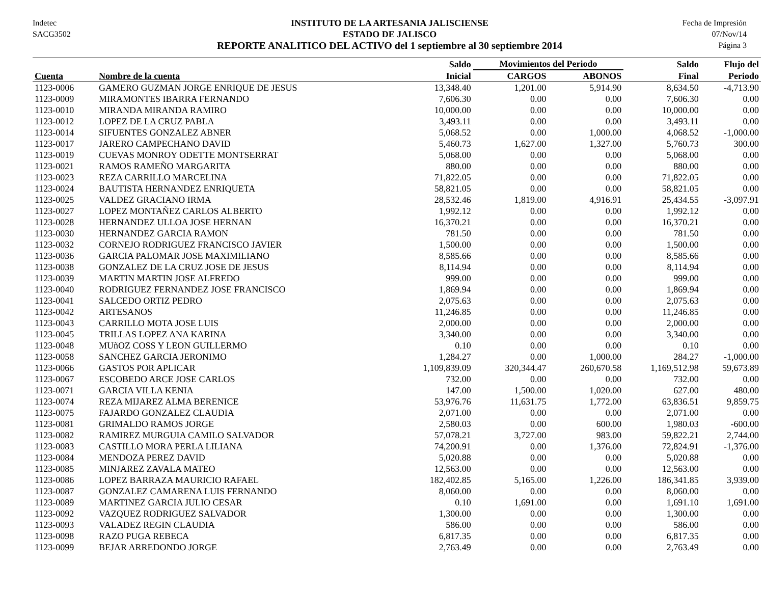Indetec
SACG3502
INSTITUTO DE LA ARTESANIA JALISCIENSE
ESTADO DE JALISCO
REPORTE ANALITICO DEL ACTIVO del 1 septiembre al 30 septiembre 2014
Fecha de Impresión
07/Nov/14
Página 3
| | | Saldo | Movimientos del Periodo | | Saldo | Flujo del |
| --- | --- | --- | --- | --- | --- | --- |
| Cuenta | Nombre de la cuenta | Inicial | CARGOS | ABONOS | Final | Periodo |
| 1123-0006 | GAMERO GUZMAN JORGE ENRIQUE DE JESUS | 13,348.40 | 1,201.00 | 5,914.90 | 8,634.50 | -4,713.90 |
| 1123-0009 | MIRAMONTES IBARRA FERNANDO | 7,606.30 | 0.00 | 0.00 | 7,606.30 | 0.00 |
| 1123-0010 | MIRANDA MIRANDA RAMIRO | 10,000.00 | 0.00 | 0.00 | 10,000.00 | 0.00 |
| 1123-0012 | LOPEZ DE LA CRUZ PABLA | 3,493.11 | 0.00 | 0.00 | 3,493.11 | 0.00 |
| 1123-0014 | SIFUENTES GONZALEZ ABNER | 5,068.52 | 0.00 | 1,000.00 | 4,068.52 | -1,000.00 |
| 1123-0017 | JARERO CAMPECHANO DAVID | 5,460.73 | 1,627.00 | 1,327.00 | 5,760.73 | 300.00 |
| 1123-0019 | CUEVAS MONROY ODETTE MONTSERRAT | 5,068.00 | 0.00 | 0.00 | 5,068.00 | 0.00 |
| 1123-0021 | RAMOS RAMEÑO MARGARITA | 880.00 | 0.00 | 0.00 | 880.00 | 0.00 |
| 1123-0023 | REZA CARRILLO MARCELINA | 71,822.05 | 0.00 | 0.00 | 71,822.05 | 0.00 |
| 1123-0024 | BAUTISTA HERNANDEZ ENRIQUETA | 58,821.05 | 0.00 | 0.00 | 58,821.05 | 0.00 |
| 1123-0025 | VALDEZ GRACIANO IRMA | 28,532.46 | 1,819.00 | 4,916.91 | 25,434.55 | -3,097.91 |
| 1123-0027 | LOPEZ MONTAÑEZ CARLOS ALBERTO | 1,992.12 | 0.00 | 0.00 | 1,992.12 | 0.00 |
| 1123-0028 | HERNANDEZ ULLOA JOSE HERNAN | 16,370.21 | 0.00 | 0.00 | 16,370.21 | 0.00 |
| 1123-0030 | HERNANDEZ GARCIA RAMON | 781.50 | 0.00 | 0.00 | 781.50 | 0.00 |
| 1123-0032 | CORNEJO RODRIGUEZ FRANCISCO JAVIER | 1,500.00 | 0.00 | 0.00 | 1,500.00 | 0.00 |
| 1123-0036 | GARCIA PALOMAR JOSE MAXIMILIANO | 8,585.66 | 0.00 | 0.00 | 8,585.66 | 0.00 |
| 1123-0038 | GONZALEZ DE LA CRUZ JOSE DE JESUS | 8,114.94 | 0.00 | 0.00 | 8,114.94 | 0.00 |
| 1123-0039 | MARTIN MARTIN JOSE ALFREDO | 999.00 | 0.00 | 0.00 | 999.00 | 0.00 |
| 1123-0040 | RODRIGUEZ FERNANDEZ JOSE FRANCISCO | 1,869.94 | 0.00 | 0.00 | 1,869.94 | 0.00 |
| 1123-0041 | SALCEDO ORTIZ PEDRO | 2,075.63 | 0.00 | 0.00 | 2,075.63 | 0.00 |
| 1123-0042 | ARTESANOS | 11,246.85 | 0.00 | 0.00 | 11,246.85 | 0.00 |
| 1123-0043 | CARRILLO MOTA JOSE LUIS | 2,000.00 | 0.00 | 0.00 | 2,000.00 | 0.00 |
| 1123-0045 | TRILLAS LOPEZ ANA KARINA | 3,340.00 | 0.00 | 0.00 | 3,340.00 | 0.00 |
| 1123-0048 | MUñOZ COSS Y LEON GUILLERMO | 0.10 | 0.00 | 0.00 | 0.10 | 0.00 |
| 1123-0058 | SANCHEZ GARCIA JERONIMO | 1,284.27 | 0.00 | 1,000.00 | 284.27 | -1,000.00 |
| 1123-0066 | GASTOS POR APLICAR | 1,109,839.09 | 320,344.47 | 260,670.58 | 1,169,512.98 | 59,673.89 |
| 1123-0067 | ESCOBEDO ARCE JOSE CARLOS | 732.00 | 0.00 | 0.00 | 732.00 | 0.00 |
| 1123-0071 | GARCIA VILLA KENIA | 147.00 | 1,500.00 | 1,020.00 | 627.00 | 480.00 |
| 1123-0074 | REZA MIJAREZ ALMA BERENICE | 53,976.76 | 11,631.75 | 1,772.00 | 63,836.51 | 9,859.75 |
| 1123-0075 | FAJARDO GONZALEZ CLAUDIA | 2,071.00 | 0.00 | 0.00 | 2,071.00 | 0.00 |
| 1123-0081 | GRIMALDO RAMOS JORGE | 2,580.03 | 0.00 | 600.00 | 1,980.03 | -600.00 |
| 1123-0082 | RAMIREZ MURGUIA CAMILO SALVADOR | 57,078.21 | 3,727.00 | 983.00 | 59,822.21 | 2,744.00 |
| 1123-0083 | CASTILLO MORA PERLA LILIANA | 74,200.91 | 0.00 | 1,376.00 | 72,824.91 | -1,376.00 |
| 1123-0084 | MENDOZA PEREZ DAVID | 5,020.88 | 0.00 | 0.00 | 5,020.88 | 0.00 |
| 1123-0085 | MINJAREZ ZAVALA MATEO | 12,563.00 | 0.00 | 0.00 | 12,563.00 | 0.00 |
| 1123-0086 | LOPEZ BARRAZA MAURICIO RAFAEL | 182,402.85 | 5,165.00 | 1,226.00 | 186,341.85 | 3,939.00 |
| 1123-0087 | GONZALEZ CAMARENA LUIS FERNANDO | 8,060.00 | 0.00 | 0.00 | 8,060.00 | 0.00 |
| 1123-0089 | MARTINEZ GARCIA JULIO CESAR | 0.10 | 1,691.00 | 0.00 | 1,691.10 | 1,691.00 |
| 1123-0092 | VAZQUEZ RODRIGUEZ SALVADOR | 1,300.00 | 0.00 | 0.00 | 1,300.00 | 0.00 |
| 1123-0093 | VALADEZ REGIN CLAUDIA | 586.00 | 0.00 | 0.00 | 586.00 | 0.00 |
| 1123-0098 | RAZO PUGA REBECA | 6,817.35 | 0.00 | 0.00 | 6,817.35 | 0.00 |
| 1123-0099 | BEJAR ARREDONDO JORGE | 2,763.49 | 0.00 | 0.00 | 2,763.49 | 0.00 |